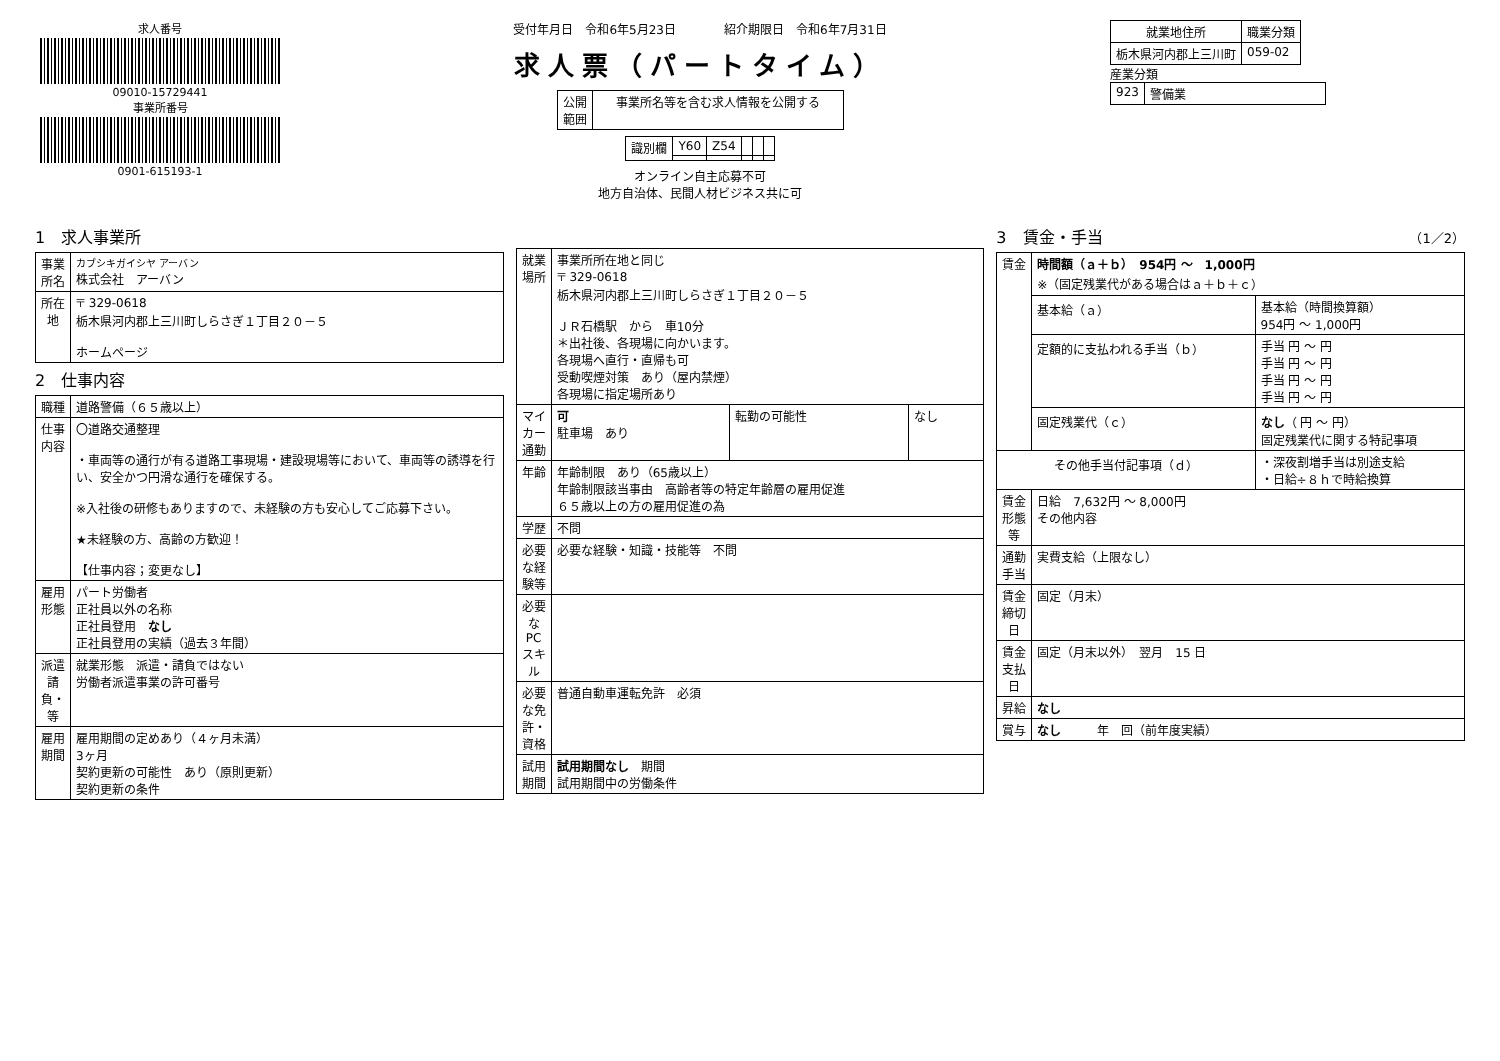求人番号
09010-15729441
事業所番号
0901-615193-1
受付年月日　令和6年5月23日　　　　紹介期限日　令和6年7月31日
求人票（パートタイム）
| 公開 範囲 | 事業所名等を含む求人情報を公開する |
| 識別欄 | Y60 | Z54 | | | |
オンライン自主応募不可
地方自治体、民間人材ビジネス共に可
| 就業地住所 | 職業分類 |
| --- | --- |
| 栃木県河内郡上三川町 | 059-02 |
産業分類
| 923 | 警備業 |
1　求人事業所
| 事業所名 | カブシキガイシヤ アーバン 株式会社 アーバン |
| 所在地 | 〒 329-0618 栃木県河内郡上三川町しらさぎ１丁目２０－５ ホームページ |
2　仕事内容
| 職種 | 道路警備（６５歳以上） |
| 仕事内容 | 〇道路交通整理 ・車両等の通行が有る道路工事現場・建設現場等において、車両等の誘導を行い、安全かつ円滑な通行を確保する。 ※入社後の研修もありますので、未経験の方も安心してご応募下さい。 ★未経験の方、高齢の方歓迎！ 【仕事内容；変更なし】 |
| 雇用形態 | パート労働者 正社員以外の名称 正社員登用 なし 正社員登用の実績（過去３年間） |
| 派遣請負・等 | 就業形態 派遣・請負ではない 労働者派遣事業の許可番号 |
| 雇用期間 | 雇用期間の定めあり（４ヶ月未満） 3ヶ月 契約更新の可能性 あり（原則更新） 契約更新の条件 |
| 就業場所 | 事業所所在地と同じ 〒 329-0618 栃木県河内郡上三川町しらさぎ１丁目２０－５ ＪＲ石橋駅 から 車10分 ＊出社後、各現場に向かいます。 各現場へ直行・直帰も可 受動喫煙対策 あり（屋内禁煙） 各現場に指定場所あり | | |
| マイカー通勤 | 可 駐車場 あり | 転勤の可能性 | なし |
| 年齢 | 年齢制限 あり（65歳以上） 年齢制限該当事由 高齢者等の特定年齢層の雇用促進 ６５歳以上の方の雇用促進の為 | | |
| 学歴 | 不問 | | |
| 必要な経験等 | 必要な経験・知識・技能等 不問 | | |
| 必要なPCスキル | | | |
| 必要な免許・資格 | 普通自動車運転免許 必須 | | |
| 試用期間 | 試用期間なし 期間 試用期間中の労働条件 | | |
3　賃金・手当　（1／2）
| 賃金 | 時間額（ａ＋ｂ） 954円 ～ 1,000円 ※（固定残業代がある場合はａ＋ｂ＋ｃ） | |
| | 基本給（ａ） | 基本給（時間換算額） 954円 ～ 1,000円 |
| | 定額的に支払われる手当（ｂ） | 手当 円 ～ 円 手当 円 ～ 円 手当 円 ～ 円 手当 円 ～ 円 |
| | 固定残業代（ｃ） | なし （ 円 ～ 円） 固定残業代に関する特記事項 |
| その他手当付記事項（ｄ） | | ・深夜割増手当は別途支給 ・日給÷８ｈで時給換算 |
| 賃金形態等 | 日給 7,632円 ～ 8,000円 その他内容 | |
| 通勤手当 | 実費支給（上限なし） | |
| 賃金締切日 | 固定（月末） | |
| 賃金支払日 | 固定（月末以外） 翌月 15 日 | |
| 昇給 | なし | |
| 賞与 | なし 年 回（前年度実績） | |